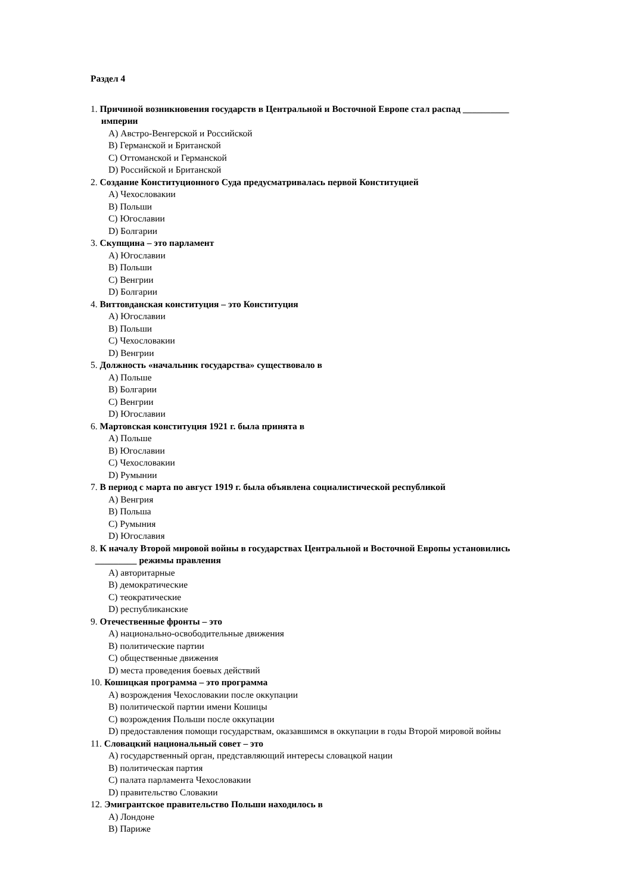Раздел 4
1. Причиной возникновения государств в Центральной и Восточной Европе стал распад __________
империи
A) Австро-Венгерской и Российской
B) Германской и Британской
C) Оттоманской и Германской
D) Российской и Британской
2. Создание Конституционного Суда предусматривалась первой Конституцией
A) Чехословакии
B) Польши
C) Югославии
D) Болгарии
3. Скупщина – это парламент
A) Югославии
B) Польши
C) Венгрии
D) Болгарии
4. Виттовданская конституция – это Конституция
A) Югославии
B) Польши
C) Чехословакии
D) Венгрии
5. Должность «начальник государства» существовало в
A) Польше
B) Болгарии
C) Венгрии
D) Югославии
6. Мартовская конституция 1921 г. была принята в
A) Польше
B) Югославии
C) Чехословакии
D) Румынии
7. В период с марта по август 1919 г. была объявлена социалистической республикой
A) Венгрия
B) Польша
C) Румыния
D) Югославия
8. К началу Второй мировой войны в государствах Центральной и Восточной Европы установились
_________ режимы правления
A) авторитарные
B) демократические
C) теократические
D) республиканские
9. Отечественные фронты – это
A) национально-освободительные движения
B) политические партии
C) общественные движения
D) места проведения боевых действий
10. Кошицкая программа – это программа
A) возрождения Чехословакии после оккупации
B) политической партии имени Кошицы
C) возрождения Польши после оккупации
D) предоставления помощи государствам, оказавшимся в оккупации в годы Второй мировой войны
11. Словацкий национальный совет – это
A) государственный орган, представляющий интересы словацкой нации
B) политическая партия
C) палата парламента Чехословакии
D) правительство Словакии
12. Эмигрантское правительство Польши находилось в
A) Лондоне
B) Париже